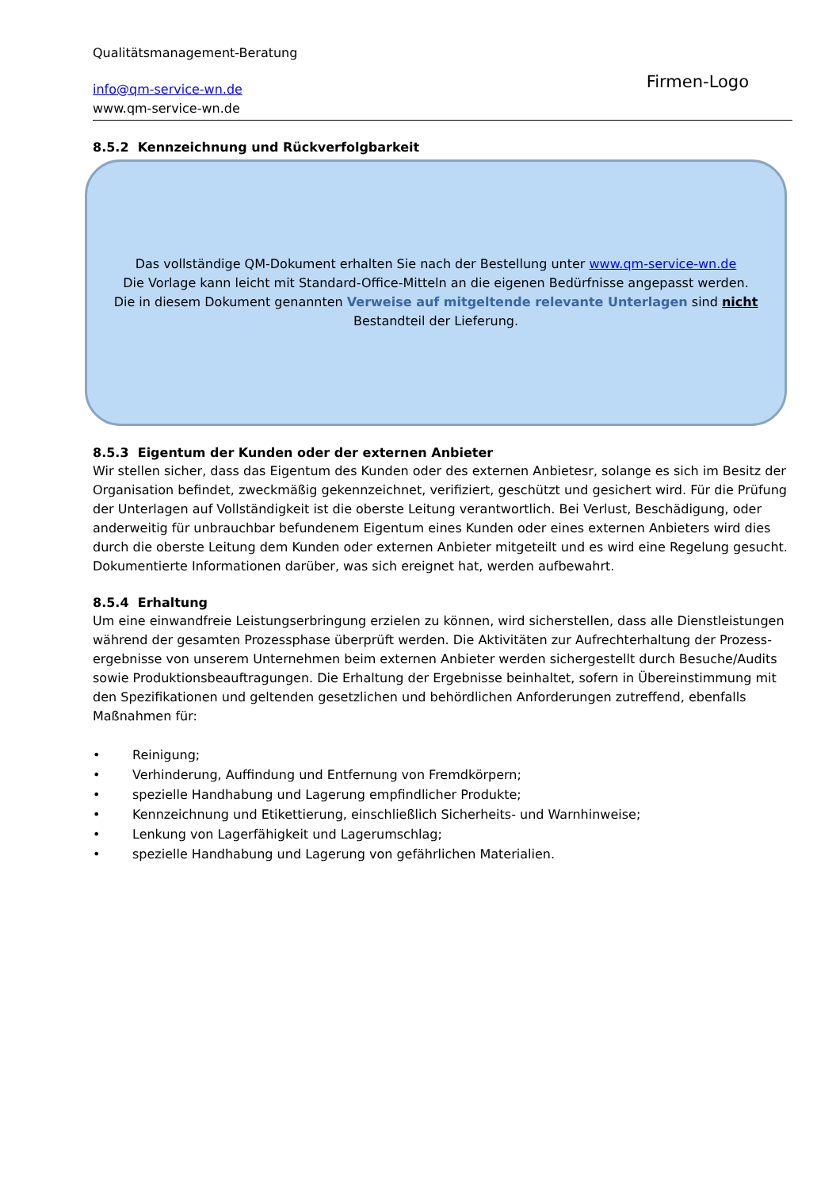Qualitätsmanagement-Beratung
info@qm-service-wn.de
www.qm-service-wn.de
Firmen-Logo
8.5.2 Kennzeichnung und Rückverfolgbarkeit
Das vollständige QM-Dokument erhalten Sie nach der Bestellung unter www.qm-service-wn.de
Die Vorlage kann leicht mit Standard-Office-Mitteln an die eigenen Bedürfnisse angepasst werden.
Die in diesem Dokument genannten Verweise auf mitgeltende relevante Unterlagen sind nicht
Bestandteil der Lieferung.
8.5.3 Eigentum der Kunden oder der externen Anbieter
Wir stellen sicher, dass das Eigentum des Kunden oder des externen Anbietesr, solange es sich im Besitz der Organisation befindet, zweckmäßig gekennzeichnet, verifiziert, geschützt und gesichert wird. Für die Prüfung der Unterlagen auf Vollständigkeit ist die oberste Leitung verantwortlich. Bei Verlust, Beschädigung, oder anderweitig für unbrauchbar befundenem Eigentum eines Kunden oder eines externen Anbieters wird dies durch die oberste Leitung dem Kunden oder externen Anbieter mitgeteilt und es wird eine Regelung gesucht. Dokumentierte Informationen darüber, was sich ereignet hat, werden aufbewahrt.
8.5.4 Erhaltung
Um eine einwandfreie Leistungserbringung erzielen zu können, wird sicherstellen, dass alle Dienstleistungen während der gesamten Prozessphase überprüft werden. Die Aktivitäten zur Aufrechterhaltung der Prozess-ergebnisse von unserem Unternehmen beim externen Anbieter werden sichergestellt durch Besuche/Audits sowie Produktionsbeauftragungen. Die Erhaltung der Ergebnisse beinhaltet, sofern in Übereinstimmung mit den Spezifikationen und geltenden gesetzlichen und behördlichen Anforderungen zutreffend, ebenfalls Maßnahmen für:
• Reinigung;
• Verhinderung, Auffindung und Entfernung von Fremdkörpern;
• spezielle Handhabung und Lagerung empfindlicher Produkte;
• Kennzeichnung und Etikettierung, einschließlich Sicherheits- und Warnhinweise;
• Lenkung von Lagerfähigkeit und Lagerumschlag;
• spezielle Handhabung und Lagerung von gefährlichen Materialien.